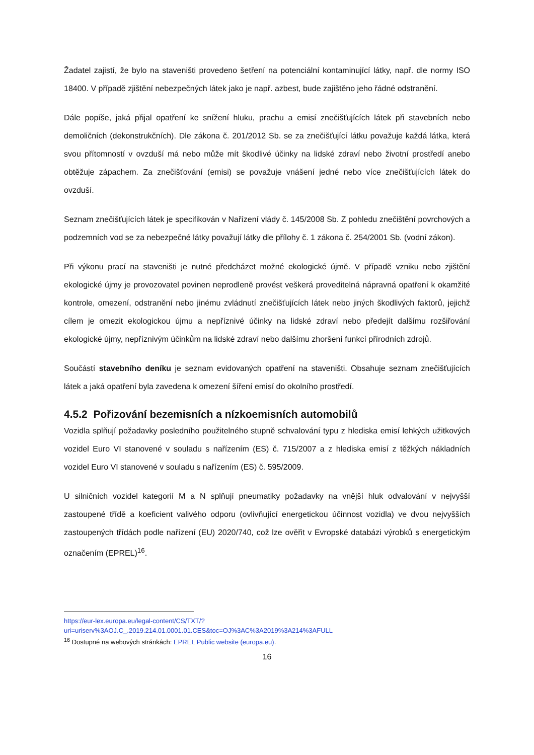Žadatel zajistí, že bylo na staveništi provedeno šetření na potenciální kontaminující látky, např. dle normy ISO 18400. V případě zjištění nebezpečných látek jako je např. azbest, bude zajištěno jeho řádné odstranění.
Dále popíše, jaká přijal opatření ke snížení hluku, prachu a emisí znečišťujících látek při stavebních nebo demoličních (dekonstrukčních). Dle zákona č. 201/2012 Sb. se za znečišťující látku považuje každá látka, která svou přítomností v ovzduší má nebo může mít škodlivé účinky na lidské zdraví nebo životní prostředí anebo obtěžuje zápachem. Za znečišťování (emisi) se považuje vnášení jedné nebo více znečišťujících látek do ovzduší.
Seznam znečišťujících látek je specifikován v Nařízení vlády č. 145/2008 Sb. Z pohledu znečištění povrchových a podzemních vod se za nebezpečné látky považují látky dle přílohy č. 1 zákona č. 254/2001 Sb. (vodní zákon).
Při výkonu prací na staveništi je nutné předcházet možné ekologické újmě. V případě vzniku nebo zjištění ekologické újmy je provozovatel povinen neprodleně provést veškerá proveditelná nápravná opatření k okamžité kontrole, omezení, odstranění nebo jinému zvládnutí znečišťujících látek nebo jiných škodlivých faktorů, jejichž cílem je omezit ekologickou újmu a nepříznivé účinky na lidské zdraví nebo předejít dalšímu rozšiřování ekologické újmy, nepříznivým účinkům na lidské zdraví nebo dalšímu zhoršení funkcí přírodních zdrojů.
Součástí stavebního deníku je seznam evidovaných opatření na staveništi. Obsahuje seznam znečišťujících látek a jaká opatření byla zavedena k omezení šíření emisí do okolního prostředí.
4.5.2 Pořizování bezemisních a nízkoemisních automobilů
Vozidla splňují požadavky posledního použitelného stupně schvalování typu z hlediska emisí lehkých užitkových vozidel Euro VI stanovené v souladu s nařízením (ES) č. 715/2007 a z hlediska emisí z těžkých nákladních vozidel Euro VI stanovené v souladu s nařízením (ES) č. 595/2009.
U silničních vozidel kategorií M a N splňují pneumatiky požadavky na vnější hluk odvalování v nejvyšší zastoupené třídě a koeficient valivého odporu (ovlivňující energetickou účinnost vozidla) ve dvou nejvyšších zastoupených třídách podle nařízení (EU) 2020/740, což lze ověřit v Evropské databázi výrobků s energetickým označením (EPREL)<sup>16</sup>.
https://eur-lex.europa.eu/legal-content/CS/TXT/?uri=uriserv%3AOJ.C_.2019.214.01.0001.01.CES&toc=OJ%3AC%3A2019%3A214%3AFULL
<sup>16</sup> Dostupné na webových stránkách: EPREL Public website (europa.eu).
16